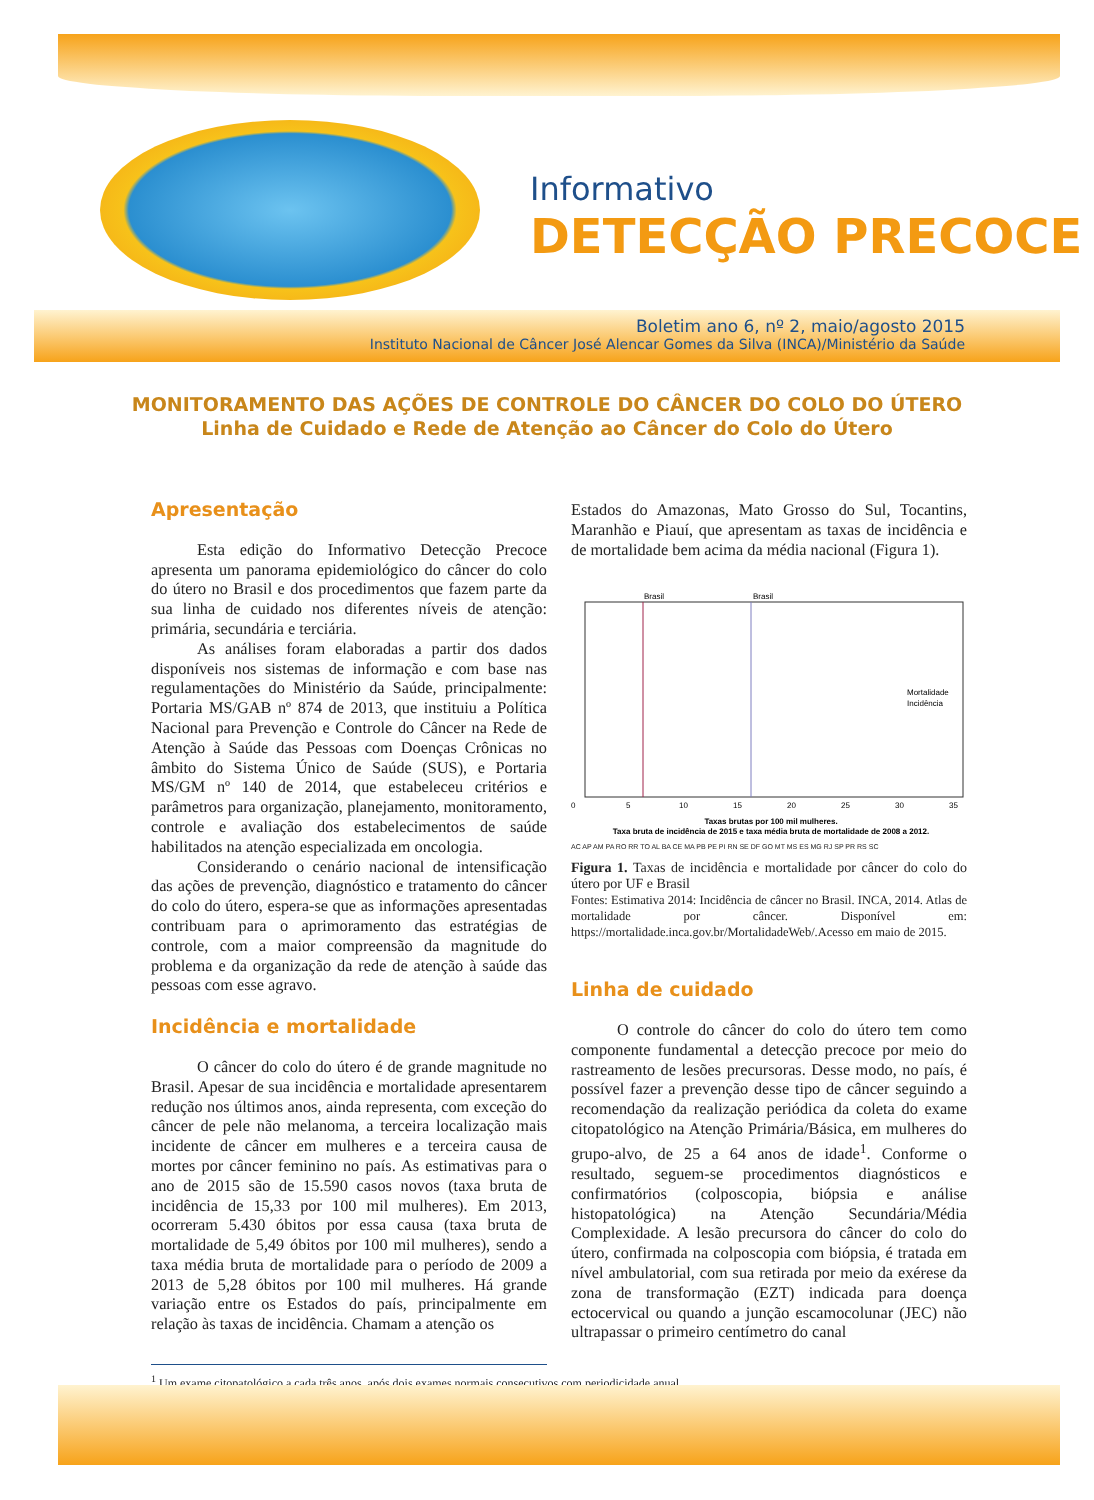Informativo
DETECÇÃO PRECOCE
Boletim ano 6, nº 2, maio/agosto 2015
Instituto Nacional de Câncer José Alencar Gomes da Silva (INCA)/Ministério da Saúde
MONITORAMENTO DAS AÇÕES DE CONTROLE DO CÂNCER DO COLO DO ÚTERO
Linha de Cuidado e Rede de Atenção ao Câncer do Colo do Útero
Apresentação
Esta edição do Informativo Detecção Precoce apresenta um panorama epidemiológico do câncer do colo do útero no Brasil e dos procedimentos que fazem parte da sua linha de cuidado nos diferentes níveis de atenção: primária, secundária e terciária.
As análises foram elaboradas a partir dos dados disponíveis nos sistemas de informação e com base nas regulamentações do Ministério da Saúde, principalmente: Portaria MS/GAB nº 874 de 2013, que instituiu a Política Nacional para Prevenção e Controle do Câncer na Rede de Atenção à Saúde das Pessoas com Doenças Crônicas no âmbito do Sistema Único de Saúde (SUS), e Portaria MS/GM nº 140 de 2014, que estabeleceu critérios e parâmetros para organização, planejamento, monitoramento, controle e avaliação dos estabelecimentos de saúde habilitados na atenção especializada em oncologia.
Considerando o cenário nacional de intensificação das ações de prevenção, diagnóstico e tratamento do câncer do colo do útero, espera-se que as informações apresentadas contribuam para o aprimoramento das estratégias de controle, com a maior compreensão da magnitude do problema e da organização da rede de atenção à saúde das pessoas com esse agravo.
Incidência e mortalidade
O câncer do colo do útero é de grande magnitude no Brasil. Apesar de sua incidência e mortalidade apresentarem redução nos últimos anos, ainda representa, com exceção do câncer de pele não melanoma, a terceira localização mais incidente de câncer em mulheres e a terceira causa de mortes por câncer feminino no país. As estimativas para o ano de 2015 são de 15.590 casos novos (taxa bruta de incidência de 15,33 por 100 mil mulheres). Em 2013, ocorreram 5.430 óbitos por essa causa (taxa bruta de mortalidade de 5,49 óbitos por 100 mil mulheres), sendo a taxa média bruta de mortalidade para o período de 2009 a 2013 de 5,28 óbitos por 100 mil mulheres. Há grande variação entre os Estados do país, principalmente em relação às taxas de incidência. Chamam a atenção os
Estados do Amazonas, Mato Grosso do Sul, Tocantins, Maranhão e Piauí, que apresentam as taxas de incidência e de mortalidade bem acima da média nacional (Figura 1).
Brasil
Brasil
0
5
10
15
20
25
30
35
Taxas brutas por 100 mil mulheres.
Taxa bruta de incidência de 2015 e taxa média bruta de mortalidade de 2008 a 2012.
Mortalidade
Incidência
AC AP AM PA RO RR TO AL BA CE MA PB PE PI RN SE DF GO MT MS ES MG RJ SP PR RS SC
Figura 1. Taxas de incidência e mortalidade por câncer do colo do útero por UF e Brasil
Fontes: Estimativa 2014: Incidência de câncer no Brasil. INCA, 2014. Atlas de mortalidade por câncer. Disponível em: https://mortalidade.inca.gov.br/MortalidadeWeb/.Acesso em maio de 2015.
Linha de cuidado
O controle do câncer do colo do útero tem como componente fundamental a detecção precoce por meio do rastreamento de lesões precursoras. Desse modo, no país, é possível fazer a prevenção desse tipo de câncer seguindo a recomendação da realização periódica da coleta do exame citopatológico na Atenção Primária/Básica, em mulheres do grupo-alvo, de 25 a 64 anos de idade<sup>1</sup>. Conforme o resultado, seguem-se procedimentos diagnósticos e confirmatórios (colposcopia, biópsia e análise histopatológica) na Atenção Secundária/Média Complexidade. A lesão precursora do câncer do colo do útero, confirmada na colposcopia com biópsia, é tratada em nível ambulatorial, com sua retirada por meio da exérese da zona de transformação (EZT) indicada para doença ectocervical ou quando a junção escamocolunar (JEC) não ultrapassar o primeiro centímetro do canal
<sup>1</sup> Um exame citopatológico a cada três anos, após dois exames normais consecutivos com periodicidade anual.